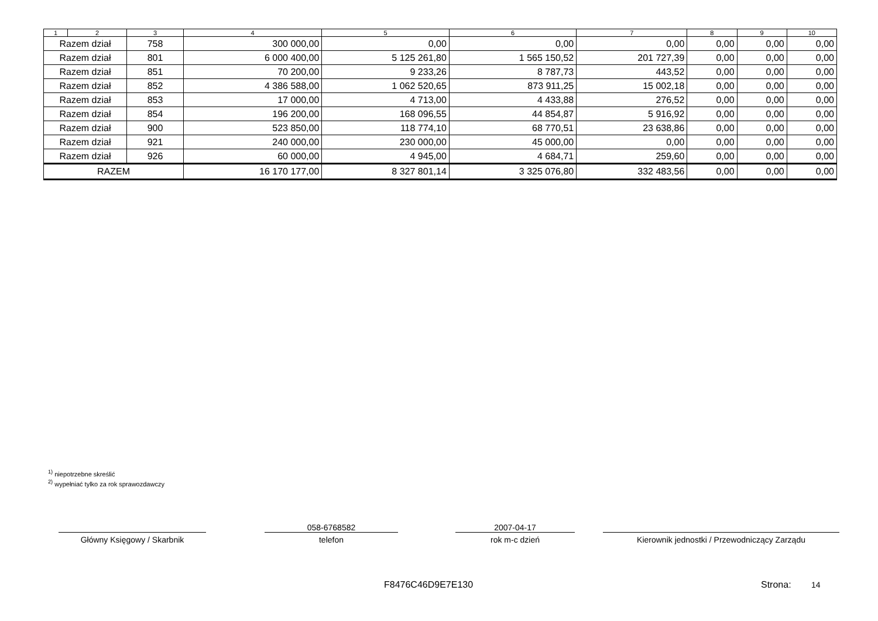| 1 | 2 | 3 | 4 | 5 | 6 | 7 | 8 | 9 | 10 |
| --- | --- | --- | --- | --- | --- | --- | --- | --- | --- |
| Razem dział | | 758 | 300 000,00 | 0,00 | 0,00 | 0,00 | 0,00 | 0,00 | 0,00 |
| Razem dział | | 801 | 6 000 400,00 | 5 125 261,80 | 1 565 150,52 | 201 727,39 | 0,00 | 0,00 | 0,00 |
| Razem dział | | 851 | 70 200,00 | 9 233,26 | 8 787,73 | 443,52 | 0,00 | 0,00 | 0,00 |
| Razem dział | | 852 | 4 386 588,00 | 1 062 520,65 | 873 911,25 | 15 002,18 | 0,00 | 0,00 | 0,00 |
| Razem dział | | 853 | 17 000,00 | 4 713,00 | 4 433,88 | 276,52 | 0,00 | 0,00 | 0,00 |
| Razem dział | | 854 | 196 200,00 | 168 096,55 | 44 854,87 | 5 916,92 | 0,00 | 0,00 | 0,00 |
| Razem dział | | 900 | 523 850,00 | 118 774,10 | 68 770,51 | 23 638,86 | 0,00 | 0,00 | 0,00 |
| Razem dział | | 921 | 240 000,00 | 230 000,00 | 45 000,00 | 0,00 | 0,00 | 0,00 | 0,00 |
| Razem dział | | 926 | 60 000,00 | 4 945,00 | 4 684,71 | 259,60 | 0,00 | 0,00 | 0,00 |
| RAZEM | | | 16 170 177,00 | 8 327 801,14 | 3 325 076,80 | 332 483,56 | 0,00 | 0,00 | 0,00 |
<sup>1)</sup> niepotrzebne skreślić
<sup>2)</sup> wypełniać tylko za rok sprawozdawczy
Główny Księgowy / Skarbnik
058-6768582
telefon
2007-04-17
rok m-c dzień
Kierownik jednostki / Przewodniczący Zarządu
F8476C46D9E7E130 Strona: 14